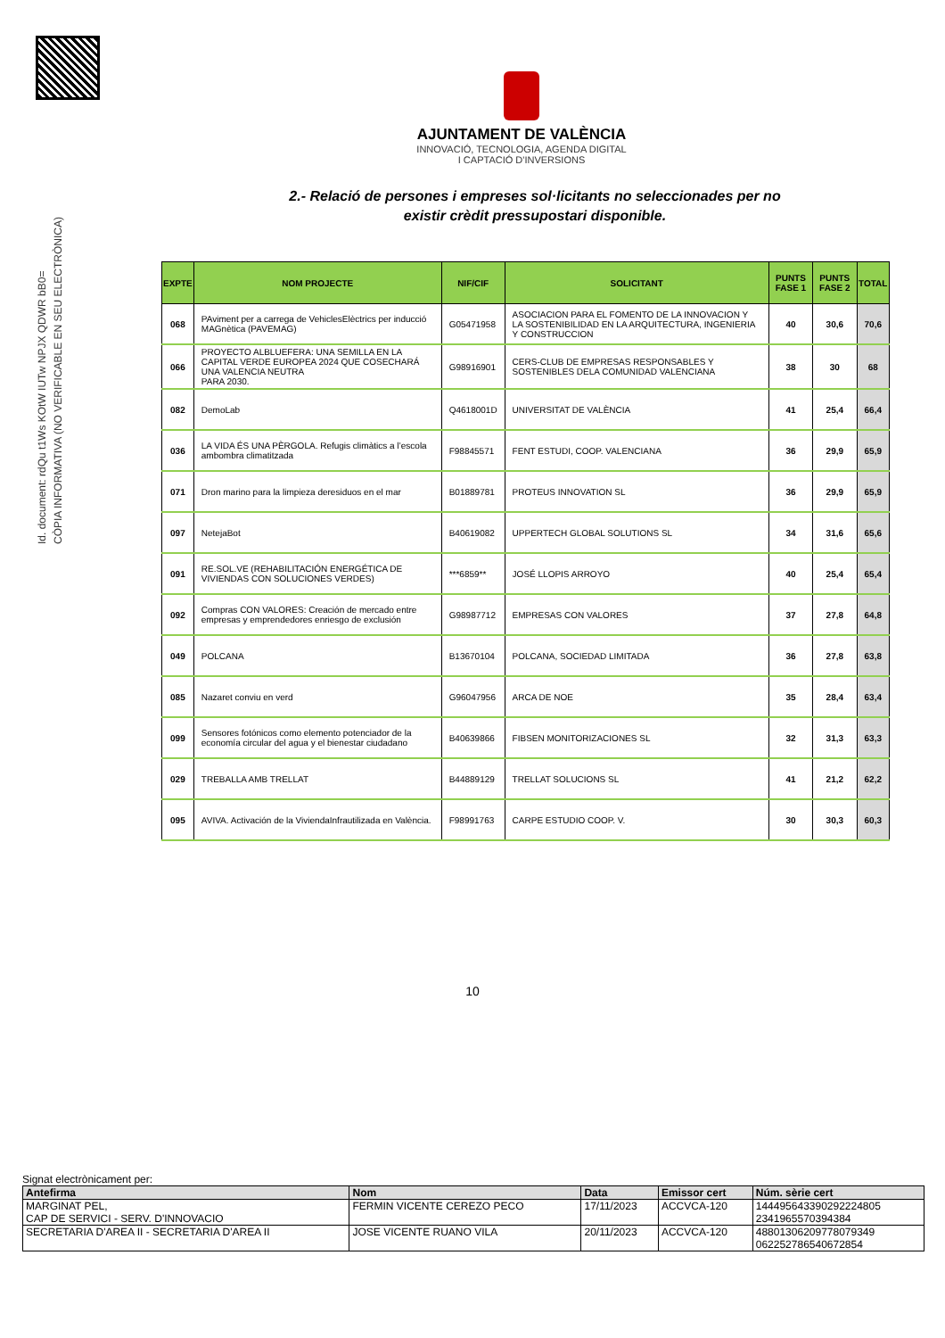Id. document: rdQu t1Ws KOtW IUTw NPJX QDWR bB0=
CÒPIA INFORMATIVA (NO VERIFICABLE EN SEU ELECTRÒNICA)
AJUNTAMENT DE VALÈNCIA
INNOVACIÓ, TECNOLOGIA, AGENDA DIGITAL
I CAPTACIÓ D'INVERSIONS
2.- Relació de persones i empreses sol·licitants no seleccionades per no existir crèdit pressupostari disponible.
| EXPTE | NOM PROJECTE | NIF/CIF | SOLICITANT | PUNTS FASE 1 | PUNTS FASE 2 | TOTAL |
| --- | --- | --- | --- | --- | --- | --- |
| 068 | PAviment per a carrega de VehiclesElèctrics per inducció MAGnètica (PAVEMAG) | G05471958 | ASOCIACION PARA EL FOMENTO DE LA INNOVACION Y LA SOSTENIBILIDAD EN LA ARQUITECTURA, INGENIERIA Y CONSTRUCCION | 40 | 30,6 | 70,6 |
| 066 | PROYECTO ALBLUEFERA: UNA SEMILLA EN LA CAPITAL VERDE EUROPEA 2024 QUE COSECHARÁ UNA VALENCIA NEUTRA PARA 2030. | G98916901 | CERS-CLUB DE EMPRESAS RESPONSABLES Y SOSTENIBLES DELA COMUNIDAD VALENCIANA | 38 | 30 | 68 |
| 082 | DemoLab | Q4618001D | UNIVERSITAT DE VALÈNCIA | 41 | 25,4 | 66,4 |
| 036 | LA VIDA ÉS UNA PÈRGOLA. Refugis climàtics a l’escola ambombra climatitzada | F98845571 | FENT ESTUDI, COOP. VALENCIANA | 36 | 29,9 | 65,9 |
| 071 | Dron marino para la limpieza deresiduos en el mar | B01889781 | PROTEUS INNOVATION SL | 36 | 29,9 | 65,9 |
| 097 | NetejaBot | B40619082 | UPPERTECH GLOBAL SOLUTIONS SL | 34 | 31,6 | 65,6 |
| 091 | RE.SOL.VE (REHABILITACIÓN ENERGÉTICA DE VIVIENDAS CON SOLUCIONES VERDES) | ***6859** | JOSÉ LLOPIS ARROYO | 40 | 25,4 | 65,4 |
| 092 | Compras CON VALORES: Creación de mercado entre empresas y emprendedores enriesgo de exclusión | G98987712 | EMPRESAS CON VALORES | 37 | 27,8 | 64,8 |
| 049 | POLCANA | B13670104 | POLCANA, SOCIEDAD LIMITADA | 36 | 27,8 | 63,8 |
| 085 | Nazaret conviu en verd | G96047956 | ARCA DE NOE | 35 | 28,4 | 63,4 |
| 099 | Sensores fotónicos como elemento potenciador de la economía circular del agua y el bienestar ciudadano | B40639866 | FIBSEN MONITORIZACIONES SL | 32 | 31,3 | 63,3 |
| 029 | TREBALLA AMB TRELLAT | B44889129 | TRELLAT SOLUCIONS SL | 41 | 21,2 | 62,2 |
| 095 | AVIVA. Activación de la ViviendaInfrautilizada en València. | F98991763 | CARPE ESTUDIO COOP. V. | 30 | 30,3 | 60,3 |
10
Signat electrònicament per:
| Antefirma | Nom | Data | Emissor cert | Núm. sèrie cert |
| --- | --- | --- | --- | --- |
| MARGINAT PEL, CAP DE SERVICI - SERV. D'INNOVACIO | FERMIN VICENTE CEREZO PECO | 17/11/2023 | ACCVCA-120 | 144495643390292224805 2341965570394384 |
| SECRETARIA D'AREA II - SECRETARIA D'AREA II | JOSE VICENTE RUANO VILA | 20/11/2023 | ACCVCA-120 | 48801306209778079349 062252786540672854 |